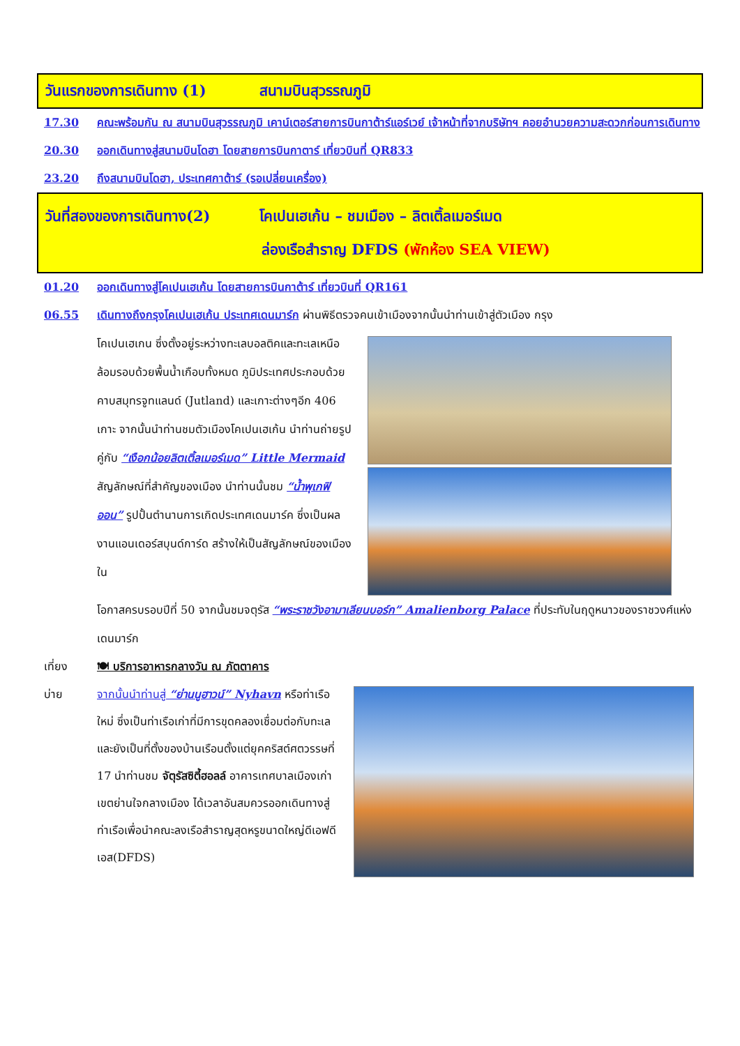วันแรกของการเดินทาง (1) สนามบินสุวรรณภูมิ
17.30 คณะพร้อมกัน ณ สนามบินสุวรรณภูมิ เคาน์เตอร์สายการบินกาต้าร์แอร์เวย์ เจ้าหน้าที่จากบริษัทฯ คอยอำนวยความสะดวกก่อนการเดินทาง
20.30 ออกเดินทางสู่สนามบินโดฮา โดยสายการบินกาตาร์ เที่ยวบินที่ QR833
23.20 ถึงสนามบินโดฮา, ประเทศกาต้าร์ (รอเปลี่ยนเครื่อง)
วันที่สองของการเดินทาง(2) โคเปนเฮเก้น – ชมเมือง – ลิตเติ้ลเมอร์เมด
ล่องเรือสำราญ DFDS (พักห้อง SEA VIEW)
01.20 ออกเดินทางสู่โคเปนเฮเก้น โดยสายการบินกาต้าร์ เที่ยวบินที่ QR161
06.55 เดินทางถึงกรุงโคเปนเฮเก้น ประเทศเดนมาร์ก ผ่านพิธีตรวจคนเข้าเมืองจากนั้นนำท่านเข้าสู่ตัวเมือง กรุง
โคเปนเฮเกน ซึ่งตั้งอยู่ระหว่างทะเลบอลติคและทะเลเหนือ ล้อมรอบด้วยพื้นน้ำเกือบทั้งหมด ภูมิประเทศประกอบด้วยคาบสมุทรจูทแลนด์ (Jutland) และเกาะต่างๆอีก 406 เกาะ จากนั้นนำท่านชมตัวเมืองโคเปนเฮเก้น นำท่านถ่ายรูปคู่กับ “เงือกน้อยลิตเติ้ลเมอร์เมด” Little Mermaid สัญลักษณ์ที่สำคัญของเมือง นำท่านนั้นชม “น้ำพุเกฟิออน” รูปปั้นตำนานการเกิดประเทศเดนมาร์ค ซึ่งเป็นผลงานแอนเดอร์สบุนด์การ์ด สร้างให้เป็นสัญลักษณ์ของเมืองใน
โอกาสครบรอบปีที่ 50 จากนั้นชมจตุรัส “พระราชวังอามาเลียนบอร์ก” Amalienborg Palace ที่ประทับในฤดูหนาวของราชวงศ์แห่งเดนมาร์ก
เที่ยง 🍽 บริการอาหารกลางวัน ณ ภัตตาคาร
บ่าย
จากนั้นนำท่านสู่ “ย่านนูฮาวน์” Nyhavn หรือท่าเรือใหม่ ซึ่งเป็นท่าเรือเก่าที่มีการขุดคลองเชื่อมต่อกับทะเลและยังเป็นที่ตั้งของบ้านเรือนตั้งแต่ยุคคริสต์ศตวรรษที่ 17 นำท่านชม จัตุรัสซิตี้ฮอลล์ อาคารเทศบาลเมืองเก่า เขตย่านใจกลางเมือง ได้เวลาอันสมควรออกเดินทางสู่ท่าเรือเพื่อนำคณะลงเรือสำราญสุดหรูขนาดใหญ่ดีเอฟดีเอส(DFDS)